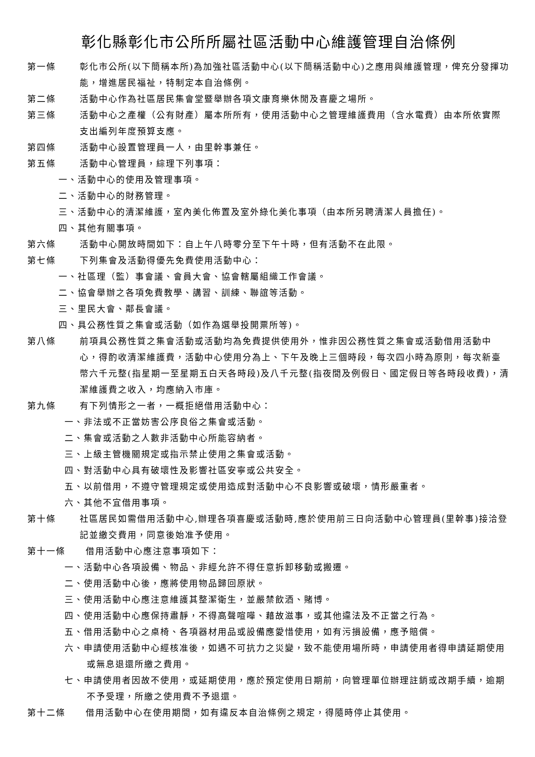彰化縣彰化市公所所屬社區活動中心維護管理自治條例
第一條 彰化市公所(以下簡稱本所)為加強社區活動中心(以下簡稱活動中心)之應用與維護管理，俾充分發揮功能，增進居民福祉，特制定本自治條例。
第二條 活動中心作為社區居民集會堂暨舉辦各項文康育樂休閒及喜慶之場所。
第三條 活動中心之產權（公有財產）屬本所所有，使用活動中心之管理維護費用（含水電費）由本所依實際支出編列年度預算支應。
第四條 活動中心設置管理員一人，由里幹事兼任。
第五條 活動中心管理員，綜理下列事項：
一、活動中心的使用及管理事項。
二、活動中心的財務管理。
三、活動中心的清潔維護，室內美化佈置及室外綠化美化事項（由本所另聘清潔人員擔任)。
四、其他有關事項。
第六條 活動中心開放時間如下：自上午八時零分至下午十時，但有活動不在此限。
第七條 下列集會及活動得優先免費使用活動中心：
一、社區理（監）事會議、會員大會、協會轄屬組織工作會議。
二、協會舉辦之各項免費教學、講習、訓練、聯誼等活動。
三、里民大會、鄰長會議。
四、具公務性質之集會或活動（如作為選舉投開票所等)。
第八條 前項具公務性質之集會活動或活動均為免費提供使用外，惟非因公務性質之集會或活動借用活動中心，得酌收清潔維護費，活動中心使用分為上、下午及晚上三個時段，每次四小時為原則，每次新臺幣六千元整(指星期一至星期五白天各時段)及八千元整(指夜間及例假日、國定假日等各時段收費)，清潔維護費之收入，均應納入市庫。
第九條 有下列情形之一者，一概拒絕借用活動中心：
一、非法或不正當妨害公序良俗之集會或活動。
二、集會或活動之人數非活動中心所能容納者。
三、上級主管機關規定或指示禁止使用之集會或活動。
四、對活動中心具有破壞性及影響社區安寧或公共安全。
五、以前借用，不遵守管理規定或使用造成對活動中心不良影響或破壞，情形嚴重者。
六、其他不宜借用事項。
第十條 社區居民如需借用活動中心,辦理各項喜慶或活動時,應於使用前三日向活動中心管理員(里幹事)接洽登記並繳交費用，同意後始准予使用。
第十一條 借用活動中心應注意事項如下：
一、活動中心各項設備、物品、非經允許不得任意拆卸移動或搬遷。
二、使用活動中心後，應將使用物品歸回原狀。
三、使用活動中心應注意維護其整潔衛生，並嚴禁飲酒、賭博。
四、使用活動中心應保持肅靜，不得高聲喧嘩、藉故滋事，或其他違法及不正當之行為。
五、借用活動中心之桌椅、各項器材用品或設備應愛惜使用，如有污損設備，應予賠償。
六、申請使用活動中心經核准後，如遇不可抗力之災變，致不能使用場所時，申請使用者得申請延期使用或無息退還所繳之費用。
七、申請使用者因故不使用，或延期使用，應於預定使用日期前，向管理單位辦理註銷或改期手續，逾期不予受理，所繳之使用費不予退還。
第十二條 借用活動中心在使用期間，如有違反本自治條例之規定，得隨時停止其使用。